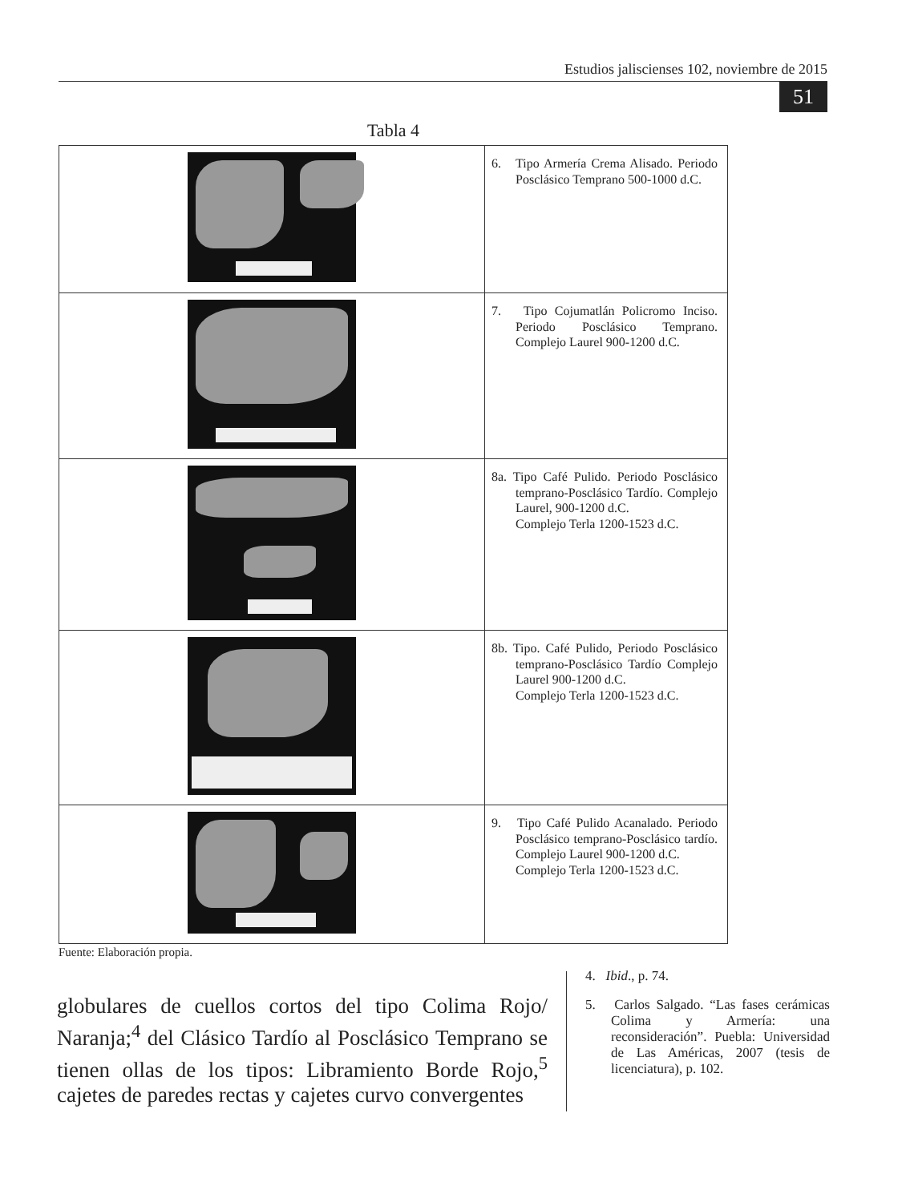Estudios jaliscienses 102, noviembre de 2015
51
Tabla 4
| | 6. Tipo Armería Crema Alisado. Periodo Posclásico Temprano 500-1000 d.C. |
| | 7. Tipo Cojumatlán Policromo Inciso. Periodo Posclásico Temprano. Complejo Laurel 900-1200 d.C. |
| | 8a. Tipo Café Pulido. Periodo Posclásico temprano-Posclásico Tardío. Complejo Laurel, 900-1200 d.C. Complejo Terla 1200-1523 d.C. |
| | 8b. Tipo. Café Pulido, Periodo Posclásico temprano-Posclásico Tardío Complejo Laurel 900-1200 d.C. Complejo Terla 1200-1523 d.C. |
| | 9. Tipo Café Pulido Acanalado. Periodo Posclásico temprano-Posclásico tardío. Complejo Laurel 900-1200 d.C. Complejo Terla 1200-1523 d.C. |
Fuente: Elaboración propia.
globulares de cuellos cortos del tipo Colima Rojo/ Naranja;<sup>4</sup> del Clásico Tardío al Posclásico Temprano se tienen ollas de los tipos: Libramiento Borde Rojo,<sup>5</sup> cajetes de paredes rectas y cajetes curvo convergentes
4. Ibid., p. 74.
5. Carlos Salgado. “Las fases cerámicas Colima y Armería: una reconsideración”. Puebla: Universidad de Las Américas, 2007 (tesis de licenciatura), p. 102.